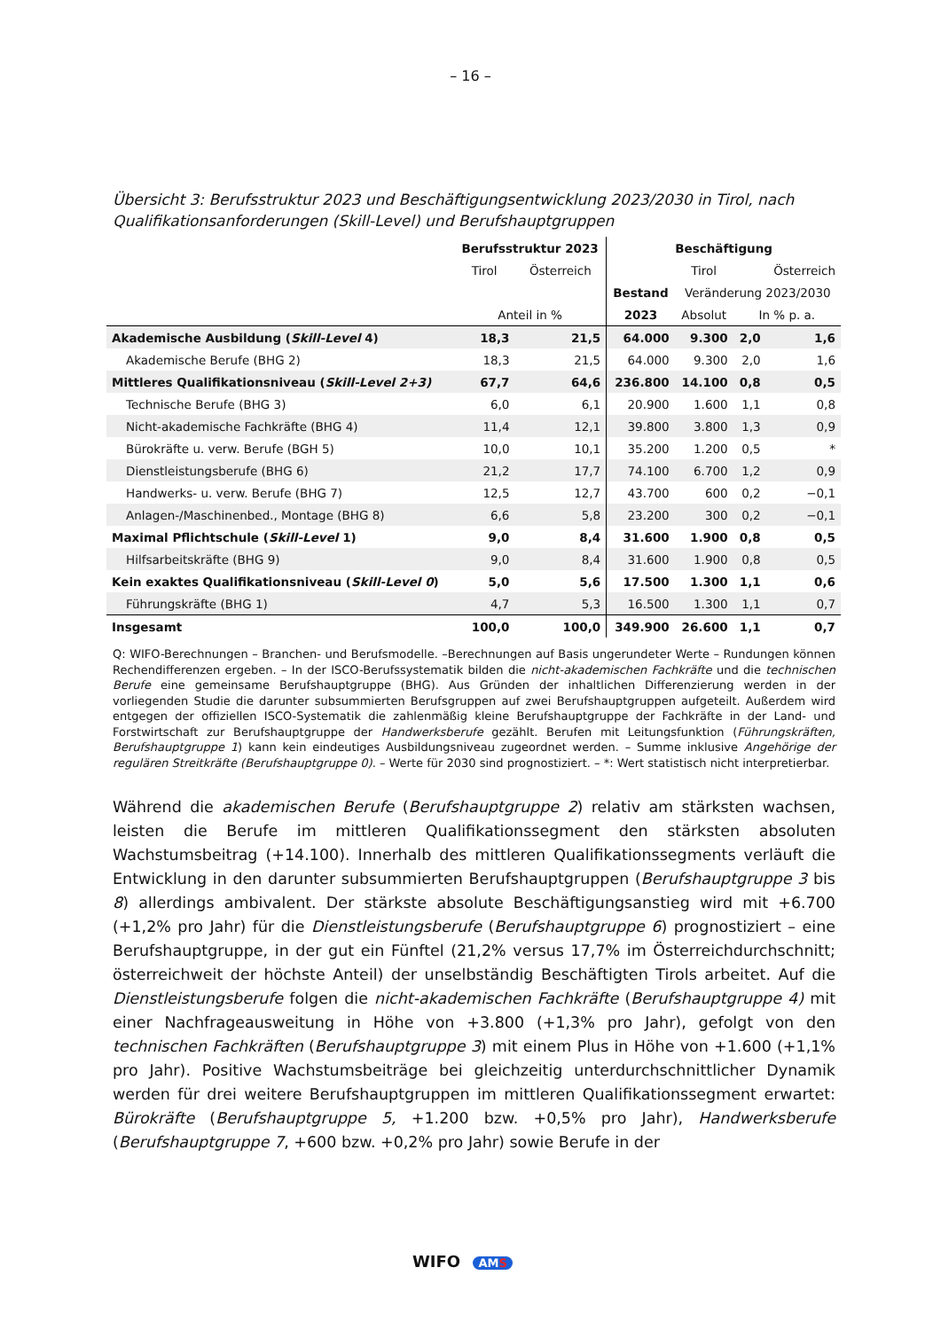– 16 –
Übersicht 3: Berufsstruktur 2023 und Beschäftigungsentwicklung 2023/2030 in Tirol, nach Qualifikationsanforderungen (Skill-Level) und Berufshauptgruppen
| | Berufsstruktur 2023 | | Beschäftigung | | | |
| --- | --- | --- | --- | --- | --- | --- |
| | Tirol | Österreich | | Tirol | | Österreich |
| | | | Bestand | Veränderung 2023/2030 | | |
| | Anteil in % | | 2023 | Absolut | In % p. a. | |
| Akademische Ausbildung ( Skill-Level 4) | 18,3 | 21,5 | 64.000 | 9.300 | 2,0 | 1,6 |
| Akademische Berufe (BHG 2) | 18,3 | 21,5 | 64.000 | 9.300 | 2,0 | 1,6 |
| Mittleres Qualifikationsniveau ( Skill-Level 2+3) | 67,7 | 64,6 | 236.800 | 14.100 | 0,8 | 0,5 |
| Technische Berufe (BHG 3) | 6,0 | 6,1 | 20.900 | 1.600 | 1,1 | 0,8 |
| Nicht-akademische Fachkräfte (BHG 4) | 11,4 | 12,1 | 39.800 | 3.800 | 1,3 | 0,9 |
| Bürokräfte u. verw. Berufe (BGH 5) | 10,0 | 10,1 | 35.200 | 1.200 | 0,5 | * |
| Dienstleistungsberufe (BHG 6) | 21,2 | 17,7 | 74.100 | 6.700 | 1,2 | 0,9 |
| Handwerks- u. verw. Berufe (BHG 7) | 12,5 | 12,7 | 43.700 | 600 | 0,2 | −0,1 |
| Anlagen-/Maschinenbed., Montage (BHG 8) | 6,6 | 5,8 | 23.200 | 300 | 0,2 | −0,1 |
| Maximal Pflichtschule ( Skill-Level 1) | 9,0 | 8,4 | 31.600 | 1.900 | 0,8 | 0,5 |
| Hilfsarbeitskräfte (BHG 9) | 9,0 | 8,4 | 31.600 | 1.900 | 0,8 | 0,5 |
| Kein exaktes Qualifikationsniveau ( Skill-Level 0 ) | 5,0 | 5,6 | 17.500 | 1.300 | 1,1 | 0,6 |
| Führungskräfte (BHG 1) | 4,7 | 5,3 | 16.500 | 1.300 | 1,1 | 0,7 |
| Insgesamt | 100,0 | 100,0 | 349.900 | 26.600 | 1,1 | 0,7 |
Q: WIFO-Berechnungen – Branchen- und Berufsmodelle. –Berechnungen auf Basis ungerundeter Werte – Rundungen können Rechendifferenzen ergeben. – In der ISCO-Berufssystematik bilden die nicht-akademischen Fachkräfte und die technischen Berufe eine gemeinsame Berufshauptgruppe (BHG). Aus Gründen der inhaltlichen Differenzierung werden in der vorliegenden Studie die darunter subsummierten Berufsgruppen auf zwei Berufshauptgruppen aufgeteilt. Außerdem wird entgegen der offiziellen ISCO-Systematik die zahlenmäßig kleine Berufshauptgruppe der Fachkräfte in der Land- und Forstwirtschaft zur Berufshauptgruppe der Handwerksberufe gezählt. Berufen mit Leitungsfunktion (Führungskräften, Berufshauptgruppe 1) kann kein eindeutiges Ausbildungsniveau zugeordnet werden. – Summe inklusive Angehörige der regulären Streitkräfte (Berufshauptgruppe 0). – Werte für 2030 sind prognostiziert. – *: Wert statistisch nicht interpretierbar.
Während die akademischen Berufe (Berufshauptgruppe 2) relativ am stärksten wachsen, leisten die Berufe im mittleren Qualifikationssegment den stärksten absoluten Wachstumsbeitrag (+14.100). Innerhalb des mittleren Qualifikationssegments verläuft die Entwicklung in den darunter subsummierten Berufshauptgruppen (Berufshauptgruppe 3 bis 8) allerdings ambivalent. Der stärkste absolute Beschäftigungsanstieg wird mit +6.700 (+1,2% pro Jahr) für die Dienstleistungsberufe (Berufshauptgruppe 6) prognostiziert – eine Berufshauptgruppe, in der gut ein Fünftel (21,2% versus 17,7% im Österreichdurchschnitt; österreichweit der höchste Anteil) der unselbständig Beschäftigten Tirols arbeitet. Auf die Dienstleistungsberufe folgen die nicht-akademischen Fachkräfte (Berufshauptgruppe 4) mit einer Nachfrageausweitung in Höhe von +3.800 (+1,3% pro Jahr), gefolgt von den technischen Fachkräften (Berufshauptgruppe 3) mit einem Plus in Höhe von +1.600 (+1,1% pro Jahr). Positive Wachstumsbeiträge bei gleichzeitig unterdurchschnittlicher Dynamik werden für drei weitere Berufshauptgruppen im mittleren Qualifikationssegment erwartet: Bürokräfte (Berufshauptgruppe 5, +1.200 bzw. +0,5% pro Jahr), Handwerksberufe (Berufshauptgruppe 7, +600 bzw. +0,2% pro Jahr) sowie Berufe in der
WIFO AMS